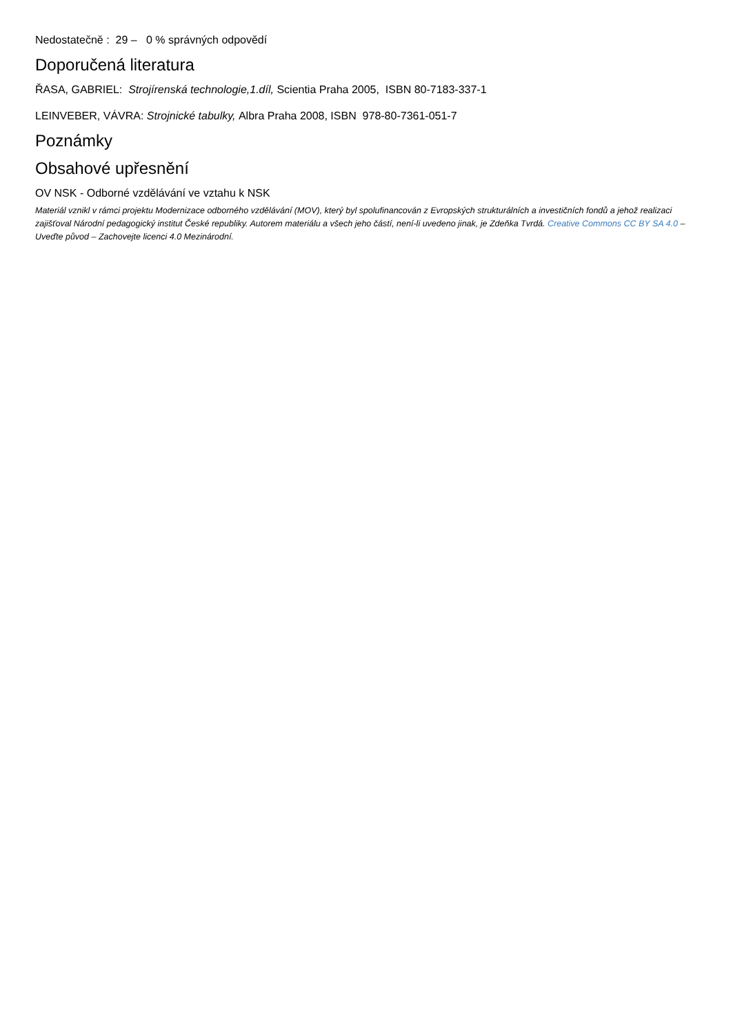Nedostatečně : 29 – 0 % správných odpovědí
Doporučená literatura
ŘASA, GABRIEL: Strojírenská technologie,1.díl, Scientia Praha 2005, ISBN 80-7183-337-1
LEINVEBER, VÁVRA: Strojnické tabulky, Albra Praha 2008, ISBN 978-80-7361-051-7
Poznámky
Obsahové upřesnění
OV NSK - Odborné vzdělávání ve vztahu k NSK
Materiál vznikl v rámci projektu Modernizace odborného vzdělávání (MOV), který byl spolufinancován z Evropských strukturálních a investičních fondů a jehož realizaci zajišťoval Národní pedagogický institut České republiky. Autorem materiálu a všech jeho částí, není-li uvedeno jinak, je Zdeňka Tvrdá. Creative Commons CC BY SA 4.0 – Uveďte původ – Zachovejte licenci 4.0 Mezinárodní.